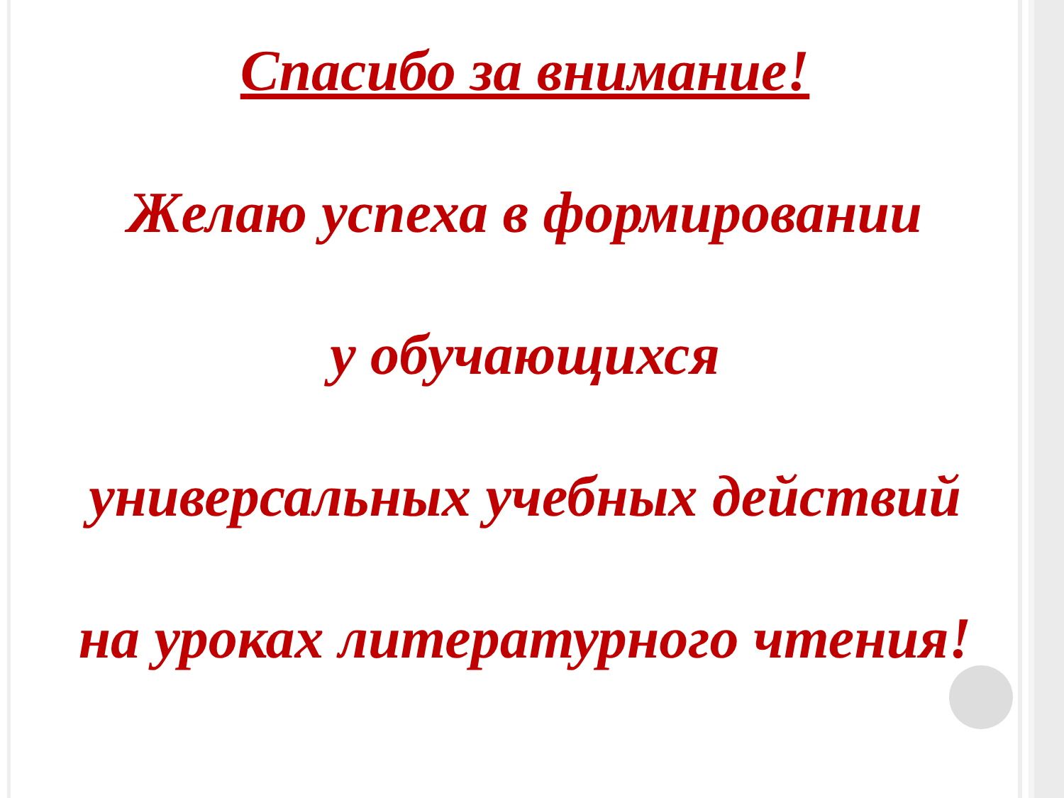Спасибо за внимание!
Желаю успеха в формировании
у обучающихся
универсальных учебных действий
на уроках литературного чтения!